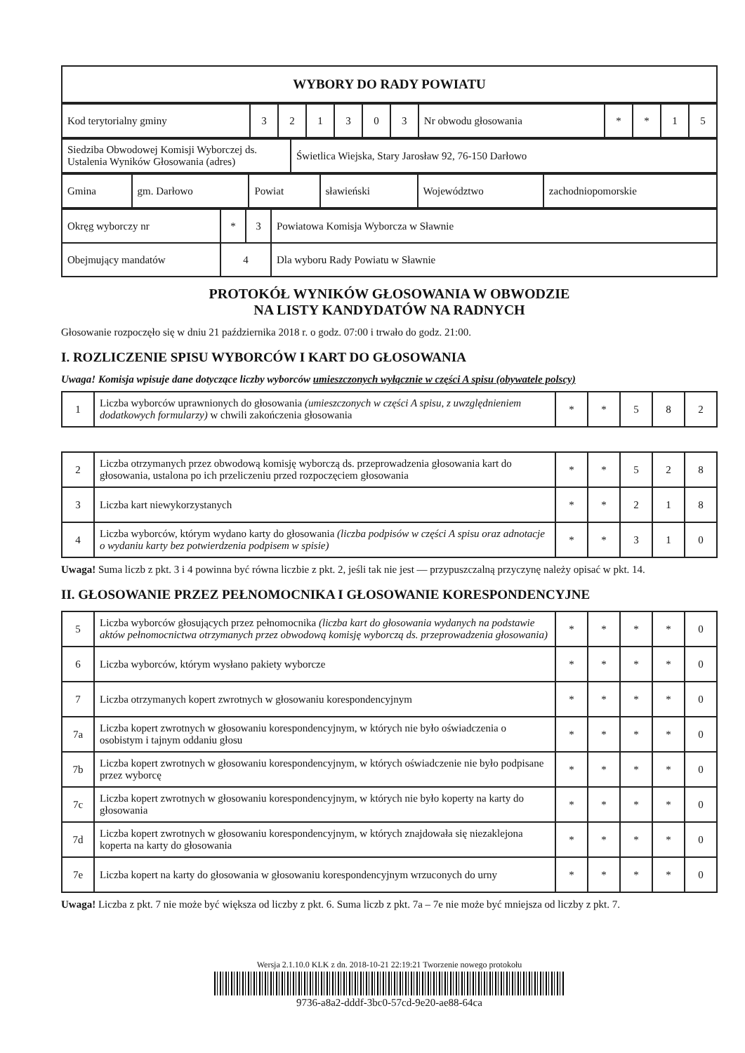| WYBORY DO RADY POWIATU |
| Kod terytorialny gminy | 3 | 2 | 1 | 3 | 0 | 3 | Nr obwodu głosowania | * | * | 1 | 5 |
| Siedziba Obwodowej Komisji Wyborczej ds. Ustalenia Wyników Głosowania (adres) | Świetlica Wiejska, Stary Jarosław 92, 76-150 Darłowo |
| Gmina | gm. Darłowo | Powiat | sławieński | Województwo | zachodniopomorskie |
| Okręg wyborczy nr | * | 3 | Powiatowa Komisja Wyborcza w Sławnie |
| Obejmujący mandatów | 4 | | Dla wyboru Rady Powiatu w Sławnie |
PROTOKÓŁ WYNIKÓW GŁOSOWANIA W OBWODZIE
NA LISTY KANDYDATÓW NA RADNYCH
Głosowanie rozpoczęło się w dniu 21 października 2018 r. o godz. 07:00 i trwało do godz. 21:00.
I. ROZLICZENIE SPISU WYBORCÓW I KART DO GŁOSOWANIA
Uwaga! Komisja wpisuje dane dotyczące liczby wyborców umieszczonych wyłącznie w części A spisu (obywatele polscy)
| 1 | Liczba wyborców uprawnionych do głosowania (umieszczonych w części A spisu, z uwzględnieniem dodatkowych formularzy) w chwili zakończenia głosowania | * | * | 5 | 8 | 2 |
| 2 | Liczba otrzymanych przez obwodową komisję wyborczą ds. przeprowadzenia głosowania kart do głosowania, ustalona po ich przeliczeniu przed rozpoczęciem głosowania | * | * | 5 | 2 | 8 |
| 3 | Liczba kart niewykorzystanych | * | * | 2 | 1 | 8 |
| 4 | Liczba wyborców, którym wydano karty do głosowania (liczba podpisów w części A spisu oraz adnotacje o wydaniu karty bez potwierdzenia podpisem w spisie) | * | * | 3 | 1 | 0 |
Uwaga! Suma liczb z pkt. 3 i 4 powinna być równa liczbie z pkt. 2, jeśli tak nie jest — przypuszczalną przyczynę należy opisać w pkt. 14.
II. GŁOSOWANIE PRZEZ PEŁNOMOCNIKA I GŁOSOWANIE KORESPONDENCYJNE
| 5 | Liczba wyborców głosujących przez pełnomocnika (liczba kart do głosowania wydanych na podstawie aktów pełnomocnictwa otrzymanych przez obwodową komisję wyborczą ds. przeprowadzenia głosowania) | * | * | * | * | 0 |
| 6 | Liczba wyborców, którym wysłano pakiety wyborcze | * | * | * | * | 0 |
| 7 | Liczba otrzymanych kopert zwrotnych w głosowaniu korespondencyjnym | * | * | * | * | 0 |
| 7a | Liczba kopert zwrotnych w głosowaniu korespondencyjnym, w których nie było oświadczenia o osobistym i tajnym oddaniu głosu | * | * | * | * | 0 |
| 7b | Liczba kopert zwrotnych w głosowaniu korespondencyjnym, w których oświadczenie nie było podpisane przez wyborcę | * | * | * | * | 0 |
| 7c | Liczba kopert zwrotnych w głosowaniu korespondencyjnym, w których nie było koperty na karty do głosowania | * | * | * | * | 0 |
| 7d | Liczba kopert zwrotnych w głosowaniu korespondencyjnym, w których znajdowała się niezaklejona koperta na karty do głosowania | * | * | * | * | 0 |
| 7e | Liczba kopert na karty do głosowania w głosowaniu korespondencyjnym wrzuconych do urny | * | * | * | * | 0 |
Uwaga! Liczba z pkt. 7 nie może być większa od liczby z pkt. 6. Suma liczb z pkt. 7a – 7e nie może być mniejsza od liczby z pkt. 7.
Wersja 2.1.10.0 KLK z dn. 2018-10-21 22:19:21 Tworzenie nowego protokołu
9736-a8a2-dddf-3bc0-57cd-9e20-ae88-64ca